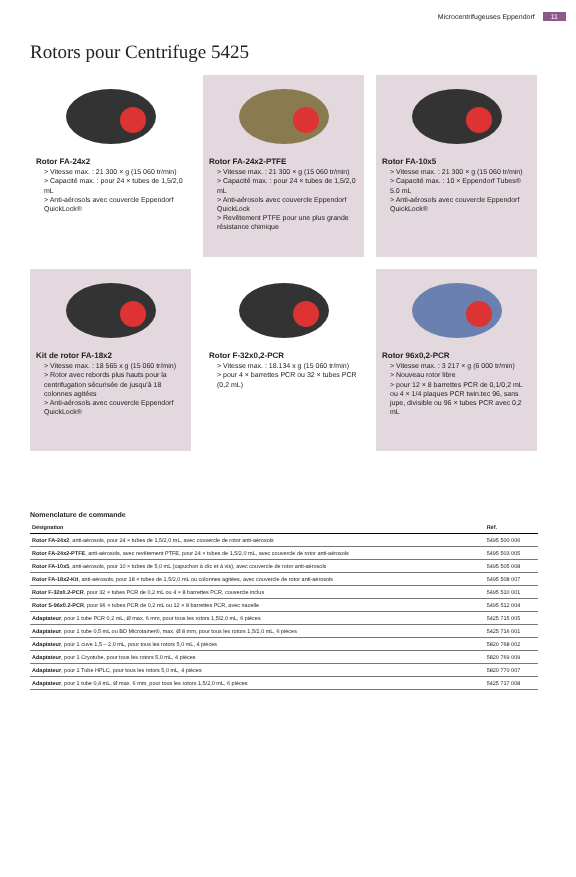Microcentrifugeuses Eppendorf 11
Rotors pour Centrifuge 5425
Rotor FA-24x2
> Vitesse max. : 21 300 × g (15 060 tr/min)
> Capacité max. : pour 24 × tubes de 1,5/2,0 mL
> Anti-aérosols avec couvercle Eppendorf QuickLock®
Rotor FA-24x2-PTFE
> Vitesse max. : 21 300 × g (15 060 tr/min)
> Capacité max. : pour 24 × tubes de 1,5/2,0 mL
> Anti-aérosols avec couvercle Eppendorf QuickLock
> Revêtement PTFE pour une plus grande résistance chimique
Rotor FA-10x5
> Vitesse max. : 21 300 × g (15 060 tr/min)
> Capacité max. : 10 × Eppendorf Tubes® 5.0 mL
> Anti-aérosols avec couvercle Eppendorf QuickLock®
Kit de rotor FA-18x2
> Vitesse max. : 18 565 x g (15 060 tr/min)
> Rotor avec rebords plus hauts pour la centrifugation sécurisée de jusqu'à 18 colonnes agitées
> Anti-aérosols avec couvercle Eppendorf QuickLock®
Rotor F-32x0,2-PCR
> Vitesse max. : 18.134 x g (15 060 tr/min)
> pour 4 × barrettes PCR ou 32 × tubes PCR (0,2 mL)
Rotor 96x0,2-PCR
> Vitesse max. : 3 217 × g (6 000 tr/min)
> Nouveau rotor libre
> pour 12 × 8 barrettes PCR de 0,1/0,2 mL ou 4 × 1/4 plaques PCR twin.tec 96, sans jupe, divisible ou 96 × tubes PCR avec 0,2 mL
Nomenclature de commande
| Désignation | Réf. |
| --- | --- |
| Rotor FA-24x2 , anti-aérosols, pour 24 × tubes de 1,5/2,0 mL, avec couvercle de rotor anti-aérosols | 5495 500 006 |
| Rotor FA-24x2-PTFE , anti-aérosols, avec revêtement PTFE, pour 24 × tubes de 1,5/2,0 mL, avec couvercle de rotor anti-aérosols | 5495 503 005 |
| Rotor FA-10x5 , anti-aérosols, pour 10 × tubes de 5,0 mL (capuchon à clic et à vis), avec couvercle de rotor anti-aérosols | 5495 505 008 |
| Rotor FA-18x2-Kit , anti-aérosols, pour 18 × tubes de 1,5/2,0 mL ou colonnes agitées, avec couvercle de rotor anti-aérosols | 5495 508 007 |
| Rotor F-32x0.2-PCR , pour 32 × tubes PCR de 0,2 mL ou 4 × 8 barrettes PCR, couvercle inclus | 5495 510 001 |
| Rotor S-96x0.2-PCR , pour 96 × tubes PCR de 0,2 mL ou 12 × 8 barrettes PCR, avec nacelle | 5495 512 004 |
| Adaptateur , pour 1 tube PCR 0,2 mL, Ø max. 6 mm, pour tous les rotors 1,5/2,0 mL, 6 pièces | 5425 715 005 |
| Adaptateur , pour 1 tube 0,5 mL ou BD Microtainer®, max. Ø 8 mm, pour tous les rotors 1,5/2,0 mL, 6 pièces | 5425 716 001 |
| Adaptateur , pour 1 cuve 1,5 – 2,0 mL, pour tous les rotors 5,0 mL, 4 pièces | 5820 768 002 |
| Adaptateur , pour 1 Cryotube, pour tous les rotors 5,0 mL, 4 pièces | 5820 769 009 |
| Adaptateur , pour 1 Tube HPLC, pour tous les rotors 5,0 mL, 4 pièces | 5820 770 007 |
| Adaptateur , pour 1 tube 0,4 mL, Ø max. 6 mm, pour tous les rotors 1,5/2,0 mL, 6 pièces | 5425 717 008 |